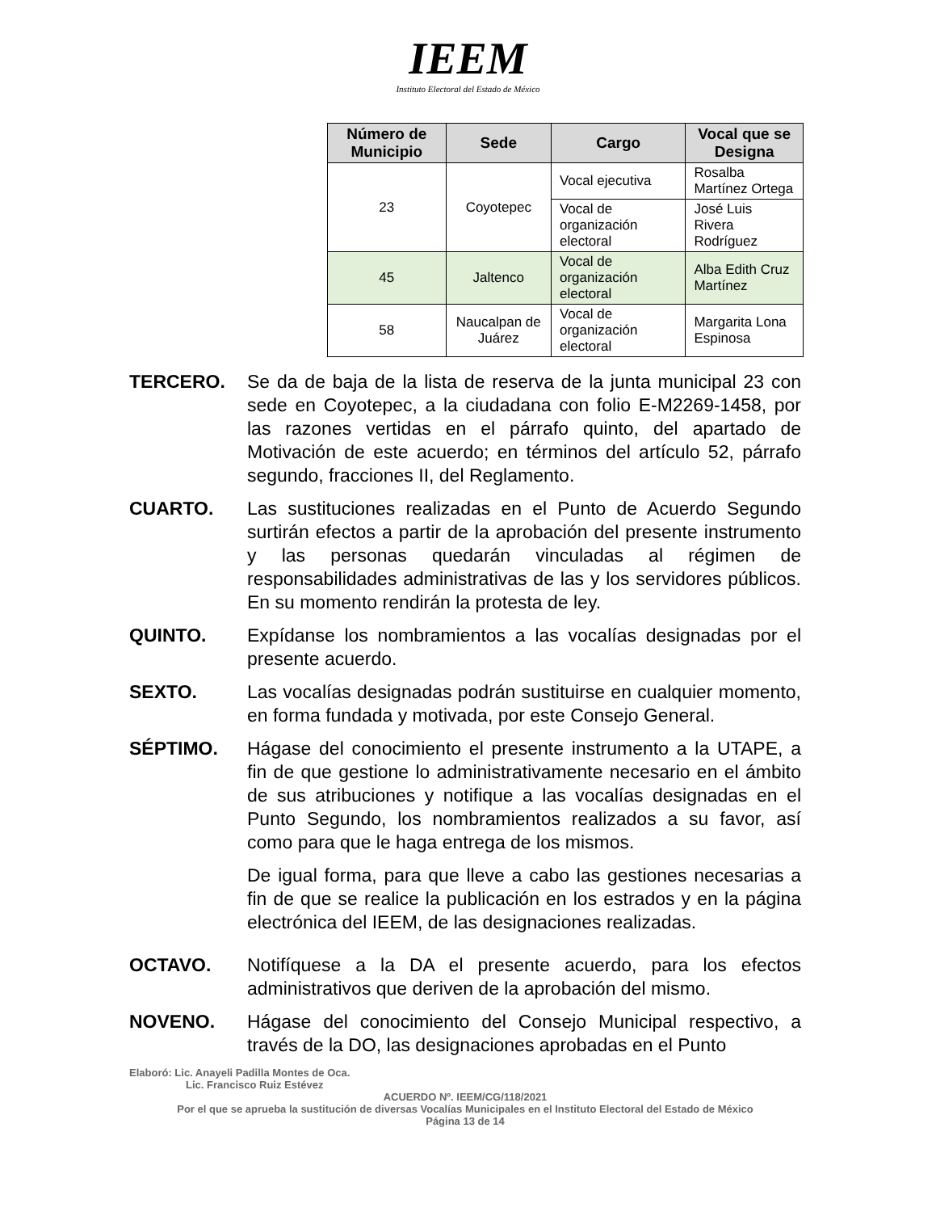IEEM
Instituto Electoral del Estado de México
| Número de Municipio | Sede | Cargo | Vocal que se Designa |
| --- | --- | --- | --- |
| 23 | Coyotepec | Vocal ejecutiva | Rosalba Martínez Ortega |
| | | Vocal de organización electoral | José Luis Rivera Rodríguez |
| 45 | Jaltenco | Vocal de organización electoral | Alba Edith Cruz Martínez |
| 58 | Naucalpan de Juárez | Vocal de organización electoral | Margarita Lona Espinosa |
TERCERO. Se da de baja de la lista de reserva de la junta municipal 23 con sede en Coyotepec, a la ciudadana con folio E-M2269-1458, por las razones vertidas en el párrafo quinto, del apartado de Motivación de este acuerdo; en términos del artículo 52, párrafo segundo, fracciones II, del Reglamento.
CUARTO. Las sustituciones realizadas en el Punto de Acuerdo Segundo surtirán efectos a partir de la aprobación del presente instrumento y las personas quedarán vinculadas al régimen de responsabilidades administrativas de las y los servidores públicos. En su momento rendirán la protesta de ley.
QUINTO. Expídanse los nombramientos a las vocalías designadas por el presente acuerdo.
SEXTO. Las vocalías designadas podrán sustituirse en cualquier momento, en forma fundada y motivada, por este Consejo General.
SÉPTIMO. Hágase del conocimiento el presente instrumento a la UTAPE, a fin de que gestione lo administrativamente necesario en el ámbito de sus atribuciones y notifique a las vocalías designadas en el Punto Segundo, los nombramientos realizados a su favor, así como para que le haga entrega de los mismos.
De igual forma, para que lleve a cabo las gestiones necesarias a fin de que se realice la publicación en los estrados y en la página electrónica del IEEM, de las designaciones realizadas.
OCTAVO. Notifíquese a la DA el presente acuerdo, para los efectos administrativos que deriven de la aprobación del mismo.
NOVENO. Hágase del conocimiento del Consejo Municipal respectivo, a través de la DO, las designaciones aprobadas en el Punto
Elaboró: Lic. Anayeli Padilla Montes de Oca.
Lic. Francisco Ruiz Estévez
ACUERDO Nº. IEEM/CG/118/2021
Por el que se aprueba la sustitución de diversas Vocalías Municipales en el Instituto Electoral del Estado de México
Página 13 de 14